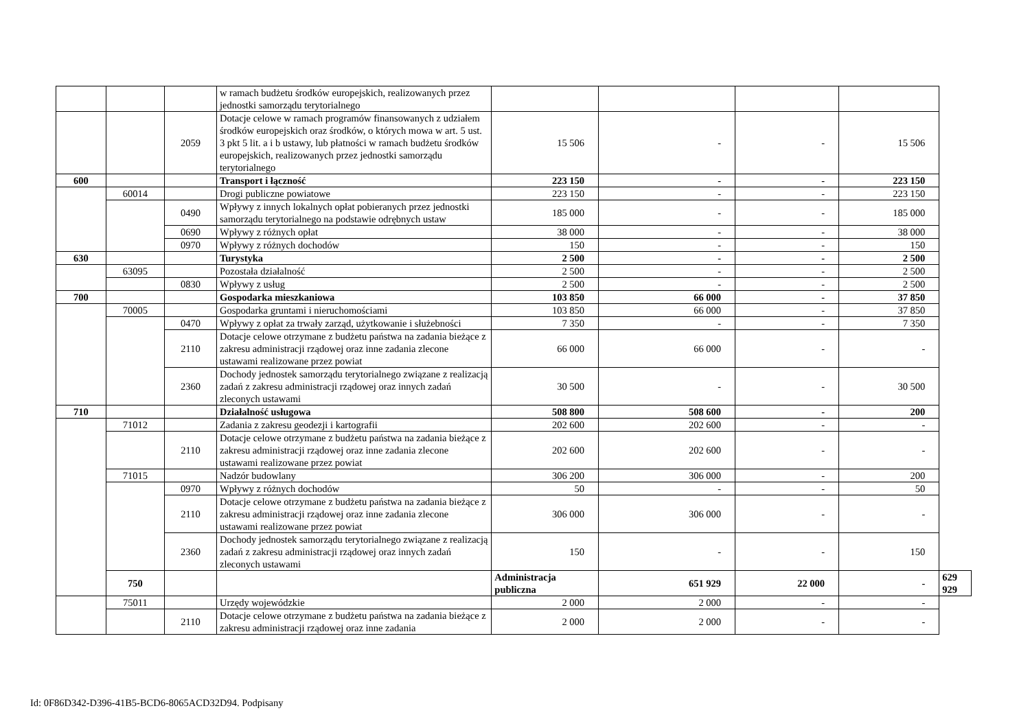| | | | w ramach budżetu środków europejskich, realizowanych przez jednostki samorządu terytorialnego | | | | | |
| | | 2059 | Dotacje celowe w ramach programów finansowanych z udziałem środków europejskich oraz środków, o których mowa w art. 5 ust. 3 pkt 5 lit. a i b ustawy, lub płatności w ramach budżetu środków europejskich, realizowanych przez jednostki samorządu terytorialnego | 15 506 | - | - | 15 506 | |
| 600 | | | Transport i łączność | 223 150 | - | - | 223 150 | |
| | 60014 | | Drogi publiczne powiatowe | 223 150 | - | - | 223 150 | |
| | | 0490 | Wpływy z innych lokalnych opłat pobieranych przez jednostki samorządu terytorialnego na podstawie odrębnych ustaw | 185 000 | - | - | 185 000 | |
| | | 0690 | Wpływy z różnych opłat | 38 000 | - | - | 38 000 | |
| | | 0970 | Wpływy z różnych dochodów | 150 | - | - | 150 | |
| 630 | | | Turystyka | 2 500 | - | - | 2 500 | |
| | 63095 | | Pozostała działalność | 2 500 | - | - | 2 500 | |
| | | 0830 | Wpływy z usług | 2 500 | - | - | 2 500 | |
| 700 | | | Gospodarka mieszkaniowa | 103 850 | 66 000 | - | 37 850 | |
| | 70005 | | Gospodarka gruntami i nieruchomościami | 103 850 | 66 000 | - | 37 850 | |
| | | 0470 | Wpływy z opłat za trwały zarząd, użytkowanie i służebności | 7 350 | - | - | 7 350 | |
| | | 2110 | Dotacje celowe otrzymane z budżetu państwa na zadania bieżące z zakresu administracji rządowej oraz inne zadania zlecone ustawami realizowane przez powiat | 66 000 | 66 000 | - | - | |
| | | 2360 | Dochody jednostek samorządu terytorialnego związane z realizacją zadań z zakresu administracji rządowej oraz innych zadań zleconych ustawami | 30 500 | - | - | 30 500 | |
| 710 | | | Działalność usługowa | 508 800 | 508 600 | - | 200 | |
| | 71012 | | Zadania z zakresu geodezji i kartografii | 202 600 | 202 600 | - | - | |
| | | 2110 | Dotacje celowe otrzymane z budżetu państwa na zadania bieżące z zakresu administracji rządowej oraz inne zadania zlecone ustawami realizowane przez powiat | 202 600 | 202 600 | - | - | |
| | 71015 | | Nadzór budowlany | 306 200 | 306 000 | - | 200 | |
| | | 0970 | Wpływy z różnych dochodów | 50 | - | - | 50 | |
| | | 2110 | Dotacje celowe otrzymane z budżetu państwa na zadania bieżące z zakresu administracji rządowej oraz inne zadania zlecone ustawami realizowane przez powiat | 306 000 | 306 000 | - | - | |
| | | 2360 | Dochody jednostek samorządu terytorialnego związane z realizacją zadań z zakresu administracji rządowej oraz innych zadań zleconych ustawami | 150 | - | - | 150 | |
| | 750 | | | Administracja publiczna | 651 929 | 22 000 | - | 629 929 |
| | 75011 | | Urzędy wojewódzkie | 2 000 | 2 000 | - | - | |
| | | 2110 | Dotacje celowe otrzymane z budżetu państwa na zadania bieżące z zakresu administracji rządowej oraz inne zadania | 2 000 | 2 000 | - | - | |
Id: 0F86D342-D396-41B5-BCD6-8065ACD32D94. Podpisany